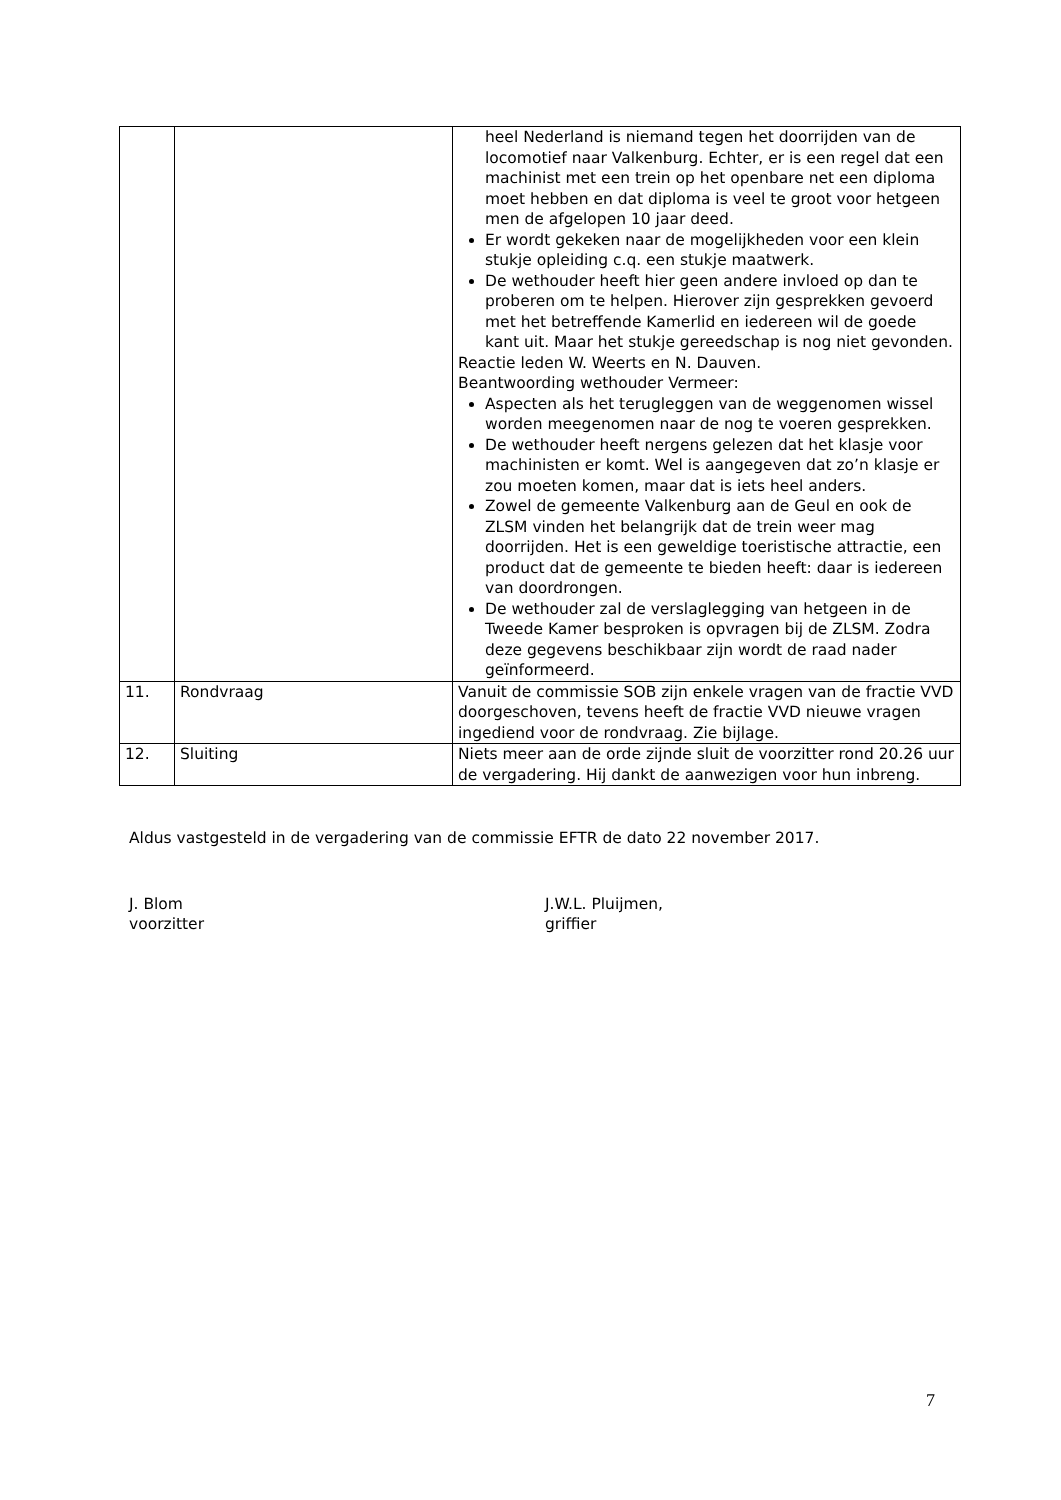| | | heel Nederland is niemand tegen het doorrijden van de locomotief naar Valkenburg. Echter, er is een regel dat een machinist met een trein op het openbare net een diploma moet hebben en dat diploma is veel te groot voor hetgeen men de afgelopen 10 jaar deed. Er wordt gekeken naar de mogelijkheden voor een klein stukje opleiding c.q. een stukje maatwerk. De wethouder heeft hier geen andere invloed op dan te proberen om te helpen. Hierover zijn gesprekken gevoerd met het betreffende Kamerlid en iedereen wil de goede kant uit. Maar het stukje gereedschap is nog niet gevonden. Reactie leden W. Weerts en N. Dauven. Beantwoording wethouder Vermeer: Aspecten als het terugleggen van de weggenomen wissel worden meegenomen naar de nog te voeren gesprekken. De wethouder heeft nergens gelezen dat het klasje voor machinisten er komt. Wel is aangegeven dat zo’n klasje er zou moeten komen, maar dat is iets heel anders. Zowel de gemeente Valkenburg aan de Geul en ook de ZLSM vinden het belangrijk dat de trein weer mag doorrijden. Het is een geweldige toeristische attractie, een product dat de gemeente te bieden heeft: daar is iedereen van doordrongen. De wethouder zal de verslaglegging van hetgeen in de Tweede Kamer besproken is opvragen bij de ZLSM. Zodra deze gegevens beschikbaar zijn wordt de raad nader geïnformeerd. |
| 11. | Rondvraag | Vanuit de commissie SOB zijn enkele vragen van de fractie VVD doorgeschoven, tevens heeft de fractie VVD nieuwe vragen ingediend voor de rondvraag. Zie bijlage. |
| 12. | Sluiting | Niets meer aan de orde zijnde sluit de voorzitter rond 20.26 uur de vergadering. Hij dankt de aanwezigen voor hun inbreng. |
Aldus vastgesteld in de vergadering van de commissie EFTR de dato 22 november 2017.
J. Blom
voorzitter
J.W.L. Pluijmen,
griffier
7